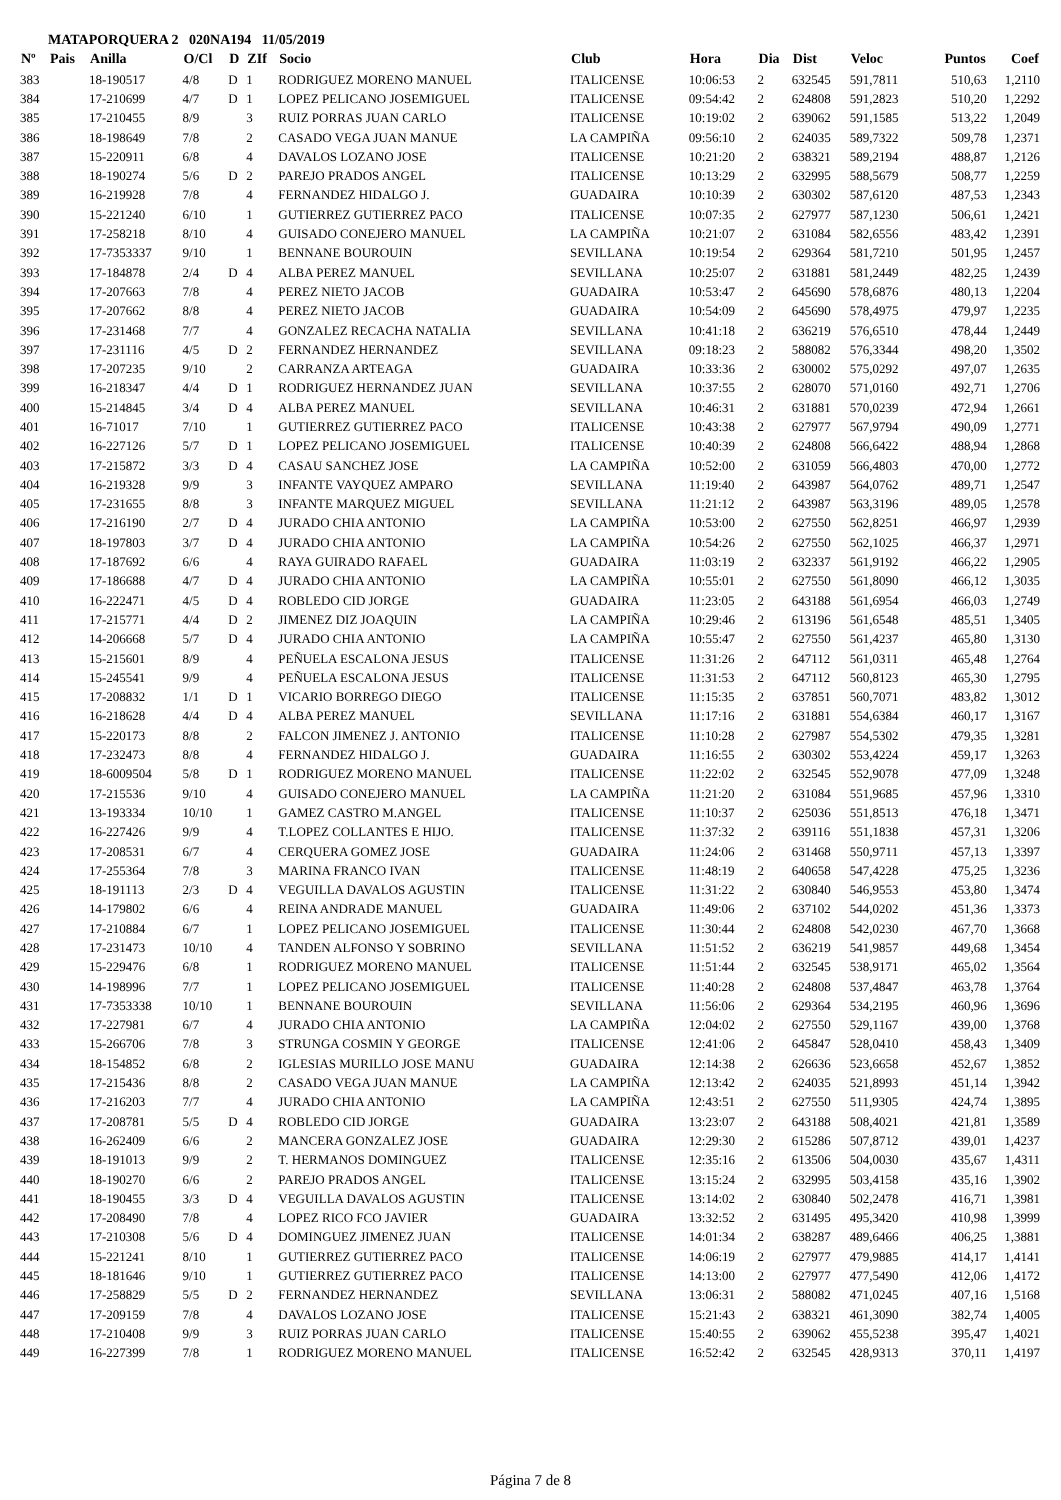MATAPORQUERA 2 020NA194 11/05/2019
| Nº | Pais | Anilla | O/Cl | D | ZIf | Socio | Club | Hora | Dia | Dist | Veloc | Puntos | Coef |
| --- | --- | --- | --- | --- | --- | --- | --- | --- | --- | --- | --- | --- | --- |
| 383 | | 18-190517 | 4/8 | D | 1 | RODRIGUEZ MORENO MANUEL | ITALICENSE | 10:06:53 | 2 | 632545 | 591,7811 | 510,63 | 1,2110 |
| 384 | | 17-210699 | 4/7 | D | 1 | LOPEZ PELICANO JOSEMIGUEL | ITALICENSE | 09:54:42 | 2 | 624808 | 591,2823 | 510,20 | 1,2292 |
| 385 | | 17-210455 | 8/9 | | 3 | RUIZ PORRAS JUAN CARLO | ITALICENSE | 10:19:02 | 2 | 639062 | 591,1585 | 513,22 | 1,2049 |
| 386 | | 18-198649 | 7/8 | | 2 | CASADO VEGA JUAN MANUE | LA CAMPIÑA | 09:56:10 | 2 | 624035 | 589,7322 | 509,78 | 1,2371 |
| 387 | | 15-220911 | 6/8 | | 4 | DAVALOS LOZANO JOSE | ITALICENSE | 10:21:20 | 2 | 638321 | 589,2194 | 488,87 | 1,2126 |
| 388 | | 18-190274 | 5/6 | D | 2 | PAREJO PRADOS ANGEL | ITALICENSE | 10:13:29 | 2 | 632995 | 588,5679 | 508,77 | 1,2259 |
| 389 | | 16-219928 | 7/8 | | 4 | FERNANDEZ HIDALGO J. | GUADAIRA | 10:10:39 | 2 | 630302 | 587,6120 | 487,53 | 1,2343 |
| 390 | | 15-221240 | 6/10 | | 1 | GUTIERREZ GUTIERREZ PACO | ITALICENSE | 10:07:35 | 2 | 627977 | 587,1230 | 506,61 | 1,2421 |
| 391 | | 17-258218 | 8/10 | | 4 | GUISADO CONEJERO MANUEL | LA CAMPIÑA | 10:21:07 | 2 | 631084 | 582,6556 | 483,42 | 1,2391 |
| 392 | | 17-7353337 | 9/10 | | 1 | BENNANE BOUROUIN | SEVILLANA | 10:19:54 | 2 | 629364 | 581,7210 | 501,95 | 1,2457 |
| 393 | | 17-184878 | 2/4 | D | 4 | ALBA PEREZ MANUEL | SEVILLANA | 10:25:07 | 2 | 631881 | 581,2449 | 482,25 | 1,2439 |
| 394 | | 17-207663 | 7/8 | | 4 | PEREZ NIETO JACOB | GUADAIRA | 10:53:47 | 2 | 645690 | 578,6876 | 480,13 | 1,2204 |
| 395 | | 17-207662 | 8/8 | | 4 | PEREZ NIETO JACOB | GUADAIRA | 10:54:09 | 2 | 645690 | 578,4975 | 479,97 | 1,2235 |
| 396 | | 17-231468 | 7/7 | | 4 | GONZALEZ RECACHA NATALIA | SEVILLANA | 10:41:18 | 2 | 636219 | 576,6510 | 478,44 | 1,2449 |
| 397 | | 17-231116 | 4/5 | D | 2 | FERNANDEZ HERNANDEZ | SEVILLANA | 09:18:23 | 2 | 588082 | 576,3344 | 498,20 | 1,3502 |
| 398 | | 17-207235 | 9/10 | | 2 | CARRANZA ARTEAGA | GUADAIRA | 10:33:36 | 2 | 630002 | 575,0292 | 497,07 | 1,2635 |
| 399 | | 16-218347 | 4/4 | D | 1 | RODRIGUEZ HERNANDEZ JUAN | SEVILLANA | 10:37:55 | 2 | 628070 | 571,0160 | 492,71 | 1,2706 |
| 400 | | 15-214845 | 3/4 | D | 4 | ALBA PEREZ MANUEL | SEVILLANA | 10:46:31 | 2 | 631881 | 570,0239 | 472,94 | 1,2661 |
| 401 | | 16-71017 | 7/10 | | 1 | GUTIERREZ GUTIERREZ PACO | ITALICENSE | 10:43:38 | 2 | 627977 | 567,9794 | 490,09 | 1,2771 |
| 402 | | 16-227126 | 5/7 | D | 1 | LOPEZ PELICANO JOSEMIGUEL | ITALICENSE | 10:40:39 | 2 | 624808 | 566,6422 | 488,94 | 1,2868 |
| 403 | | 17-215872 | 3/3 | D | 4 | CASAU SANCHEZ JOSE | LA CAMPIÑA | 10:52:00 | 2 | 631059 | 566,4803 | 470,00 | 1,2772 |
| 404 | | 16-219328 | 9/9 | | 3 | INFANTE VAYQUEZ AMPARO | SEVILLANA | 11:19:40 | 2 | 643987 | 564,0762 | 489,71 | 1,2547 |
| 405 | | 17-231655 | 8/8 | | 3 | INFANTE MARQUEZ MIGUEL | SEVILLANA | 11:21:12 | 2 | 643987 | 563,3196 | 489,05 | 1,2578 |
| 406 | | 17-216190 | 2/7 | D | 4 | JURADO CHIA ANTONIO | LA CAMPIÑA | 10:53:00 | 2 | 627550 | 562,8251 | 466,97 | 1,2939 |
| 407 | | 18-197803 | 3/7 | D | 4 | JURADO CHIA ANTONIO | LA CAMPIÑA | 10:54:26 | 2 | 627550 | 562,1025 | 466,37 | 1,2971 |
| 408 | | 17-187692 | 6/6 | | 4 | RAYA GUIRADO RAFAEL | GUADAIRA | 11:03:19 | 2 | 632337 | 561,9192 | 466,22 | 1,2905 |
| 409 | | 17-186688 | 4/7 | D | 4 | JURADO CHIA ANTONIO | LA CAMPIÑA | 10:55:01 | 2 | 627550 | 561,8090 | 466,12 | 1,3035 |
| 410 | | 16-222471 | 4/5 | D | 4 | ROBLEDO CID JORGE | GUADAIRA | 11:23:05 | 2 | 643188 | 561,6954 | 466,03 | 1,2749 |
| 411 | | 17-215771 | 4/4 | D | 2 | JIMENEZ DIZ JOAQUIN | LA CAMPIÑA | 10:29:46 | 2 | 613196 | 561,6548 | 485,51 | 1,3405 |
| 412 | | 14-206668 | 5/7 | D | 4 | JURADO CHIA ANTONIO | LA CAMPIÑA | 10:55:47 | 2 | 627550 | 561,4237 | 465,80 | 1,3130 |
| 413 | | 15-215601 | 8/9 | | 4 | PEÑUELA ESCALONA JESUS | ITALICENSE | 11:31:26 | 2 | 647112 | 561,0311 | 465,48 | 1,2764 |
| 414 | | 15-245541 | 9/9 | | 4 | PEÑUELA ESCALONA JESUS | ITALICENSE | 11:31:53 | 2 | 647112 | 560,8123 | 465,30 | 1,2795 |
| 415 | | 17-208832 | 1/1 | D | 1 | VICARIO BORREGO DIEGO | ITALICENSE | 11:15:35 | 2 | 637851 | 560,7071 | 483,82 | 1,3012 |
| 416 | | 16-218628 | 4/4 | D | 4 | ALBA PEREZ MANUEL | SEVILLANA | 11:17:16 | 2 | 631881 | 554,6384 | 460,17 | 1,3167 |
| 417 | | 15-220173 | 8/8 | | 2 | FALCON JIMENEZ J. ANTONIO | ITALICENSE | 11:10:28 | 2 | 627987 | 554,5302 | 479,35 | 1,3281 |
| 418 | | 17-232473 | 8/8 | | 4 | FERNANDEZ HIDALGO J. | GUADAIRA | 11:16:55 | 2 | 630302 | 553,4224 | 459,17 | 1,3263 |
| 419 | | 18-6009504 | 5/8 | D | 1 | RODRIGUEZ MORENO MANUEL | ITALICENSE | 11:22:02 | 2 | 632545 | 552,9078 | 477,09 | 1,3248 |
| 420 | | 17-215536 | 9/10 | | 4 | GUISADO CONEJERO MANUEL | LA CAMPIÑA | 11:21:20 | 2 | 631084 | 551,9685 | 457,96 | 1,3310 |
| 421 | | 13-193334 | 10/10 | | 1 | GAMEZ CASTRO M.ANGEL | ITALICENSE | 11:10:37 | 2 | 625036 | 551,8513 | 476,18 | 1,3471 |
| 422 | | 16-227426 | 9/9 | | 4 | T.LOPEZ COLLANTES E HIJO. | ITALICENSE | 11:37:32 | 2 | 639116 | 551,1838 | 457,31 | 1,3206 |
| 423 | | 17-208531 | 6/7 | | 4 | CERQUERA GOMEZ JOSE | GUADAIRA | 11:24:06 | 2 | 631468 | 550,9711 | 457,13 | 1,3397 |
| 424 | | 17-255364 | 7/8 | | 3 | MARINA FRANCO IVAN | ITALICENSE | 11:48:19 | 2 | 640658 | 547,4228 | 475,25 | 1,3236 |
| 425 | | 18-191113 | 2/3 | D | 4 | VEGUILLA DAVALOS AGUSTIN | ITALICENSE | 11:31:22 | 2 | 630840 | 546,9553 | 453,80 | 1,3474 |
| 426 | | 14-179802 | 6/6 | | 4 | REINA ANDRADE MANUEL | GUADAIRA | 11:49:06 | 2 | 637102 | 544,0202 | 451,36 | 1,3373 |
| 427 | | 17-210884 | 6/7 | | 1 | LOPEZ PELICANO JOSEMIGUEL | ITALICENSE | 11:30:44 | 2 | 624808 | 542,0230 | 467,70 | 1,3668 |
| 428 | | 17-231473 | 10/10 | | 4 | TANDEN ALFONSO Y SOBRINO | SEVILLANA | 11:51:52 | 2 | 636219 | 541,9857 | 449,68 | 1,3454 |
| 429 | | 15-229476 | 6/8 | | 1 | RODRIGUEZ MORENO MANUEL | ITALICENSE | 11:51:44 | 2 | 632545 | 538,9171 | 465,02 | 1,3564 |
| 430 | | 14-198996 | 7/7 | | 1 | LOPEZ PELICANO JOSEMIGUEL | ITALICENSE | 11:40:28 | 2 | 624808 | 537,4847 | 463,78 | 1,3764 |
| 431 | | 17-7353338 | 10/10 | | 1 | BENNANE BOUROUIN | SEVILLANA | 11:56:06 | 2 | 629364 | 534,2195 | 460,96 | 1,3696 |
| 432 | | 17-227981 | 6/7 | | 4 | JURADO CHIA ANTONIO | LA CAMPIÑA | 12:04:02 | 2 | 627550 | 529,1167 | 439,00 | 1,3768 |
| 433 | | 15-266706 | 7/8 | | 3 | STRUNGA COSMIN Y GEORGE | ITALICENSE | 12:41:06 | 2 | 645847 | 528,0410 | 458,43 | 1,3409 |
| 434 | | 18-154852 | 6/8 | | 2 | IGLESIAS MURILLO JOSE MANU | GUADAIRA | 12:14:38 | 2 | 626636 | 523,6658 | 452,67 | 1,3852 |
| 435 | | 17-215436 | 8/8 | | 2 | CASADO VEGA JUAN MANUE | LA CAMPIÑA | 12:13:42 | 2 | 624035 | 521,8993 | 451,14 | 1,3942 |
| 436 | | 17-216203 | 7/7 | | 4 | JURADO CHIA ANTONIO | LA CAMPIÑA | 12:43:51 | 2 | 627550 | 511,9305 | 424,74 | 1,3895 |
| 437 | | 17-208781 | 5/5 | D | 4 | ROBLEDO CID JORGE | GUADAIRA | 13:23:07 | 2 | 643188 | 508,4021 | 421,81 | 1,3589 |
| 438 | | 16-262409 | 6/6 | | 2 | MANCERA GONZALEZ JOSE | GUADAIRA | 12:29:30 | 2 | 615286 | 507,8712 | 439,01 | 1,4237 |
| 439 | | 18-191013 | 9/9 | | 2 | T. HERMANOS DOMINGUEZ | ITALICENSE | 12:35:16 | 2 | 613506 | 504,0030 | 435,67 | 1,4311 |
| 440 | | 18-190270 | 6/6 | | 2 | PAREJO PRADOS ANGEL | ITALICENSE | 13:15:24 | 2 | 632995 | 503,4158 | 435,16 | 1,3902 |
| 441 | | 18-190455 | 3/3 | D | 4 | VEGUILLA DAVALOS AGUSTIN | ITALICENSE | 13:14:02 | 2 | 630840 | 502,2478 | 416,71 | 1,3981 |
| 442 | | 17-208490 | 7/8 | | 4 | LOPEZ RICO FCO JAVIER | GUADAIRA | 13:32:52 | 2 | 631495 | 495,3420 | 410,98 | 1,3999 |
| 443 | | 17-210308 | 5/6 | D | 4 | DOMINGUEZ JIMENEZ JUAN | ITALICENSE | 14:01:34 | 2 | 638287 | 489,6466 | 406,25 | 1,3881 |
| 444 | | 15-221241 | 8/10 | | 1 | GUTIERREZ GUTIERREZ PACO | ITALICENSE | 14:06:19 | 2 | 627977 | 479,9885 | 414,17 | 1,4141 |
| 445 | | 18-181646 | 9/10 | | 1 | GUTIERREZ GUTIERREZ PACO | ITALICENSE | 14:13:00 | 2 | 627977 | 477,5490 | 412,06 | 1,4172 |
| 446 | | 17-258829 | 5/5 | D | 2 | FERNANDEZ HERNANDEZ | SEVILLANA | 13:06:31 | 2 | 588082 | 471,0245 | 407,16 | 1,5168 |
| 447 | | 17-209159 | 7/8 | | 4 | DAVALOS LOZANO JOSE | ITALICENSE | 15:21:43 | 2 | 638321 | 461,3090 | 382,74 | 1,4005 |
| 448 | | 17-210408 | 9/9 | | 3 | RUIZ PORRAS JUAN CARLO | ITALICENSE | 15:40:55 | 2 | 639062 | 455,5238 | 395,47 | 1,4021 |
| 449 | | 16-227399 | 7/8 | | 1 | RODRIGUEZ MORENO MANUEL | ITALICENSE | 16:52:42 | 2 | 632545 | 428,9313 | 370,11 | 1,4197 |
Página 7 de 8